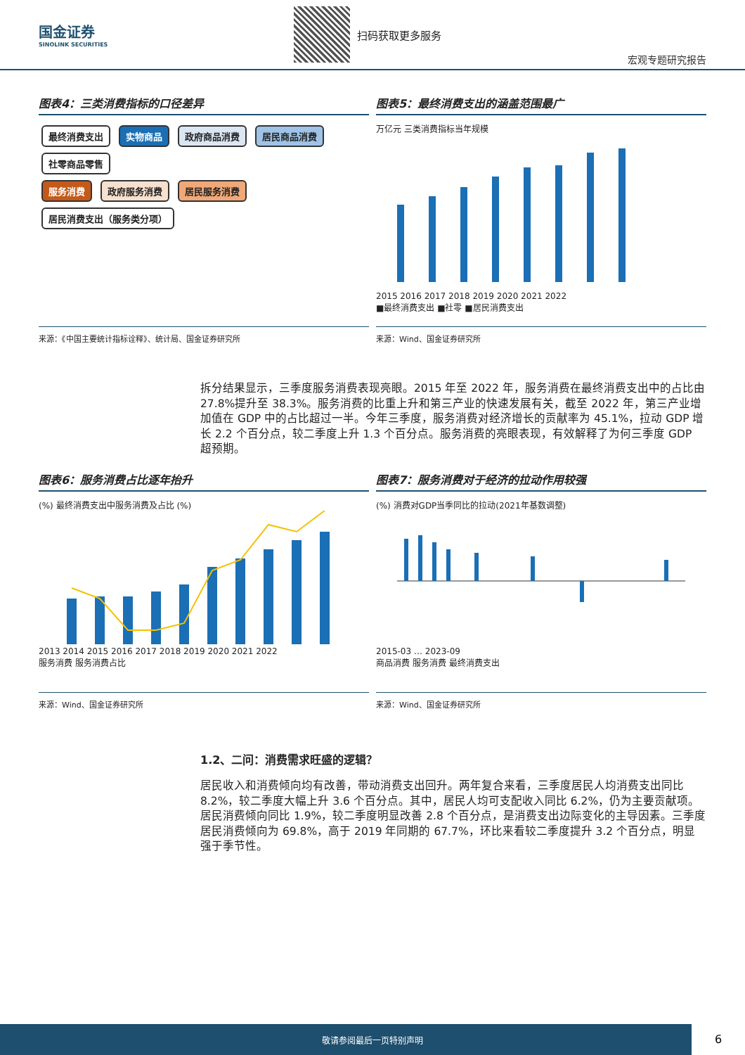国金证券
SINOLINK SECURITIES
扫码获取更多服务 宏观专题研究报告
图表4：三类消费指标的口径差异
最终消费支出 实物商品 政府商品消费 居民商品消费 社零商品零售
服务消费 政府服务消费 居民服务消费 居民消费支出（服务类分项）
来源：《中国主要统计指标诠释》、统计局、国金证券研究所
图表5：最终消费支出的涵盖范围最广
万亿元 三类消费指标当年规模
2015 2016 2017 2018 2019 2020 2021 2022
■最终消费支出 ■社零 ■居民消费支出
来源：Wind、国金证券研究所
拆分结果显示，三季度服务消费表现亮眼。2015 年至 2022 年，服务消费在最终消费支出中的占比由 27.8%提升至 38.3%。服务消费的比重上升和第三产业的快速发展有关，截至 2022 年，第三产业增加值在 GDP 中的占比超过一半。今年三季度，服务消费对经济增长的贡献率为 45.1%，拉动 GDP 增长 2.2 个百分点，较二季度上升 1.3 个百分点。服务消费的亮眼表现，有效解释了为何三季度 GDP 超预期。
图表6：服务消费占比逐年抬升
(%) 最终消费支出中服务消费及占比 (%)
2013 2014 2015 2016 2017 2018 2019 2020 2021 2022
服务消费 服务消费占比
来源：Wind、国金证券研究所
图表7：服务消费对于经济的拉动作用较强
(%) 消费对GDP当季同比的拉动(2021年基数调整)
2015-03 … 2023-09
商品消费 服务消费 最终消费支出
来源：Wind、国金证券研究所
1.2、二问：消费需求旺盛的逻辑？
居民收入和消费倾向均有改善，带动消费支出回升。两年复合来看，三季度居民人均消费支出同比 8.2%，较二季度大幅上升 3.6 个百分点。其中，居民人均可支配收入同比 6.2%，仍为主要贡献项。居民消费倾向同比 1.9%，较二季度明显改善 2.8 个百分点，是消费支出边际变化的主导因素。三季度居民消费倾向为 69.8%，高于 2019 年同期的 67.7%，环比来看较二季度提升 3.2 个百分点，明显强于季节性。
敬请参阅最后一页特别声明
6